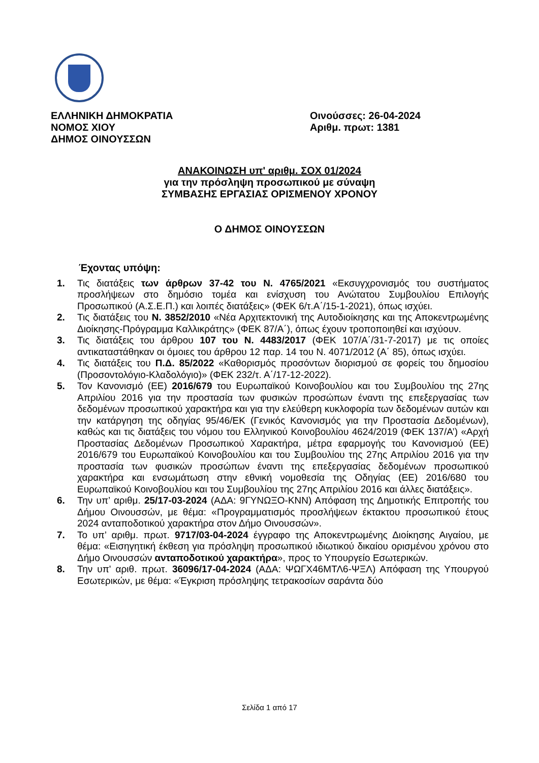ΕΛΛΗΝΙΚΗ ΔΗΜΟΚΡΑΤΙΑ
ΝΟΜΟΣ ΧΙΟΥ
ΔΗΜΟΣ ΟΙΝΟΥΣΣΩΝ
Οινούσσες: 26-04-2024
Αριθμ. πρωτ: 1381
ΑΝΑΚΟΙΝΩΣΗ υπ' αριθμ. ΣΟΧ 01/2024
για την πρόσληψη προσωπικού με σύναψη
ΣΥΜΒΑΣΗΣ ΕΡΓΑΣΙΑΣ ΟΡΙΣΜΕΝΟΥ ΧΡΟΝΟΥ
Ο ΔΗΜΟΣ ΟΙΝΟΥΣΣΩΝ
Έχοντας υπόψη:
1. Τις διατάξεις των άρθρων 37-42 του Ν. 4765/2021 «Εκσυγχρονισμός του συστήματος προσλήψεων στο δημόσιο τομέα και ενίσχυση του Ανώτατου Συμβουλίου Επιλογής Προσωπικού (Α.Σ.Ε.Π.) και λοιπές διατάξεις» (ΦΕΚ 6/τ.Α΄/15-1-2021), όπως ισχύει.
2. Τις διατάξεις του Ν. 3852/2010 «Νέα Αρχιτεκτονική της Αυτοδιοίκησης και της Αποκεντρωμένης Διοίκησης-Πρόγραμμα Καλλικράτης» (ΦΕΚ 87/Α΄), όπως έχουν τροποποιηθεί και ισχύουν.
3. Τις διατάξεις του άρθρου 107 του Ν. 4483/2017 (ΦΕΚ 107/Α΄/31-7-2017) με τις οποίες αντικαταστάθηκαν οι όμοιες του άρθρου 12 παρ. 14 του Ν. 4071/2012 (Α΄ 85), όπως ισχύει.
4. Τις διατάξεις του Π.Δ. 85/2022 «Καθορισμός προσόντων διορισμού σε φορείς του δημοσίου (Προσοντολόγιο-Κλαδολόγιο)» (ΦΕΚ 232/τ. Α΄/17-12-2022).
5. Τον Κανονισμό (ΕΕ) 2016/679 του Ευρωπαϊκού Κοινοβουλίου και του Συμβουλίου της 27ης Απριλίου 2016 για την προστασία των φυσικών προσώπων έναντι της επεξεργασίας των δεδομένων προσωπικού χαρακτήρα και για την ελεύθερη κυκλοφορία των δεδομένων αυτών και την κατάργηση της οδηγίας 95/46/ΕΚ (Γενικός Κανονισμός για την Προστασία Δεδομένων), καθώς και τις διατάξεις του νόμου του Ελληνικού Κοινοβουλίου 4624/2019 (ΦΕΚ 137/Α’) «Αρχή Προστασίας Δεδομένων Προσωπικού Χαρακτήρα, μέτρα εφαρμογής του Κανονισμού (ΕΕ) 2016/679 του Ευρωπαϊκού Κοινοβουλίου και του Συμβουλίου της 27ης Απριλίου 2016 για την προστασία των φυσικών προσώπων έναντι της επεξεργασίας δεδομένων προσωπικού χαρακτήρα και ενσωμάτωση στην εθνική νομοθεσία της Οδηγίας (ΕΕ) 2016/680 του Ευρωπαϊκού Κοινοβουλίου και του Συμβουλίου της 27ης Απριλίου 2016 και άλλες διατάξεις».
6. Την υπ’ αριθμ. 25/17-03-2024 (ΑΔΑ: 9ΓΥΝΩΞΟ-ΚΝΝ) Απόφαση της Δημοτικής Επιτροπής του Δήμου Οινουσσών, με θέμα: «Προγραμματισμός προσλήψεων έκτακτου προσωπικού έτους 2024 ανταποδοτικού χαρακτήρα στον Δήμο Οινουσσών».
7. Το υπ’ αριθμ. πρωτ. 9717/03-04-2024 έγγραφο της Αποκεντρωμένης Διοίκησης Αιγαίου, με θέμα: «Εισηγητική έκθεση για πρόσληψη προσωπικού ιδιωτικού δικαίου ορισμένου χρόνου στο Δήμο Οινουσσών ανταποδοτικού χαρακτήρα», προς το Υπουργείο Εσωτερικών.
8. Την υπ' αριθ. πρωτ. 36096/17-04-2024 (ΑΔΑ: ΨΩΓΧ46ΜΤΛ6-ΨΞΛ) Απόφαση της Υπουργού Εσωτερικών, με θέμα: «Έγκριση πρόσληψης τετρακοσίων σαράντα δύο
Σελίδα 1 από 17